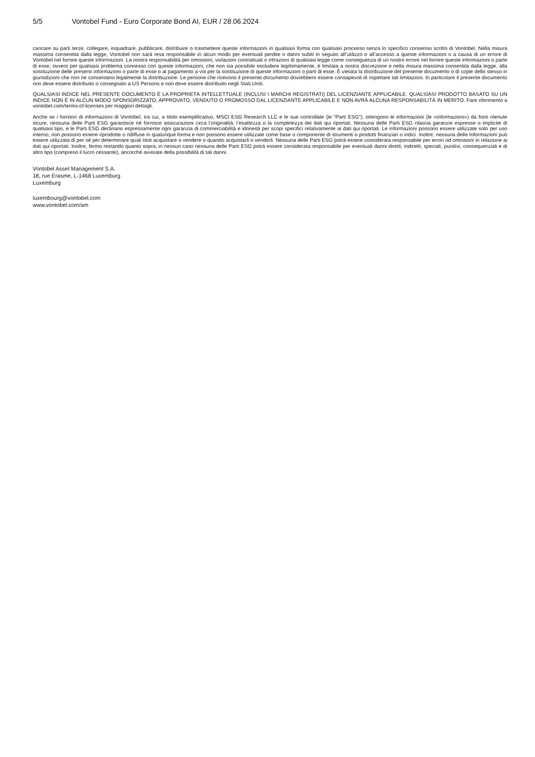5/5 Vontobel Fund - Euro Corporate Bond AI, EUR / 28.06.2024
caricare su parti terze, collegare, inquadrare, pubblicare, distribuire o trasmettere queste informazioni in qualsiasi forma con qualsiasi processo senza lo specifico consenso scritto di Vontobel. Nella misura massima consentita dalla legge, Vontobel non sarà resa responsabile in alcun modo per eventuali perdite o danni subiti in seguito all’utilizzo o all’accesso a queste informazioni o a causa di un errore di Vontobel nel fornire queste informazioni. La nostra responsabilità per omissioni, violazioni contrattuali o infrazioni di qualsiasi legge come conseguenza di un nostro errore nel fornire queste informazioni o parte di esse, ovvero per qualsiasi problema connesso con queste informazioni, che non sia possibile escludere legittimamente, è limitata a nostra discrezione e nella misura massima consentita dalla legge, alla sostituzione delle presenti informazioni o parte di esse o al pagamento a voi per la sostituzione di queste informazioni o parti di esse. È vietata la distribuzione del presente documento o di copie dello stesso in giurisdizioni che non ne consentano legalmente la distribuzione. Le persone che ricevono il presente documento dovrebbero essere consapevoli di rispettare tali limitazioni. In particolare il presente documento non deve essere distribuito o consegnato a US Persons e non deve essere distribuito negli Stati Uniti.
QUALSIASI INDICE NEL PRESENTE DOCUMENTO È LA PROPRIETÀ INTELLETTUALE (INCLUSI I MARCHI REGISTRATI) DEL LICENZIANTE APPLICABILE. QUALSIASI PRODOTTO BASATO SU UN INDICE NON È IN ALCUN MODO SPONSORIZZATO, APPROVATO, VENDUTO O PROMOSSO DAL LICENZIANTE APPLICABILE E NON AVRÀ ALCUNA RESPONSABILITÀ IN MERITO. Fare riferimento a vontobel.com/terms-of-licenses per maggiori dettagli.
Anche se i fornitori di informazioni di Vontobel, tra cui, a titolo esemplificativo, MSCI ESG Research LLC e le sue controllate (le “Parti ESG”), ottengono le informazioni (le «informazioni») da fonti ritenute sicure, nessuna delle Parti ESG garantisce né fornisce assicurazioni circa l’originalità, l’esattezza o la completezza dei dati qui riportati. Nessuna delle Parti ESG rilascia garanzie espresse o implicite di qualsiasi tipo, e le Parti ESG declinano espressamente ogni garanzia di commerciabilità e idoneità per scopi specifici relativamente ai dati qui riportati. Le informazioni possono essere utilizzate solo per uso interno, non possono essere riprodotte o ridiffuse in qualunque forma e non possono essere utilizzate come base o componente di strumenti o prodotti finanziari o indici. Inoltre, nessuna delle Informazioni può essere utilizzata di per sé per determinare quali titoli acquistare o vendere o quando acquistarli o venderli. Nessuna delle Parti ESG potrà essere considerata responsabile per errori od omissioni in relazione ai dati qui riportati. Inoltre, fermo restando quanto sopra, in nessun caso nessuna delle Parti ESG potrà essere considerata responsabile per eventuali danni diretti, indiretti, speciali, punitivi, consequenziali e di altro tipo (compreso il lucro cessante), ancorché avvisate della possibilità di tali danni.
Vontobel Asset Management S.A.
18, rue Erasme, L-1468 Luxemburg
Luxemburg
luxembourg@vontobel.com
www.vontobel.com/am